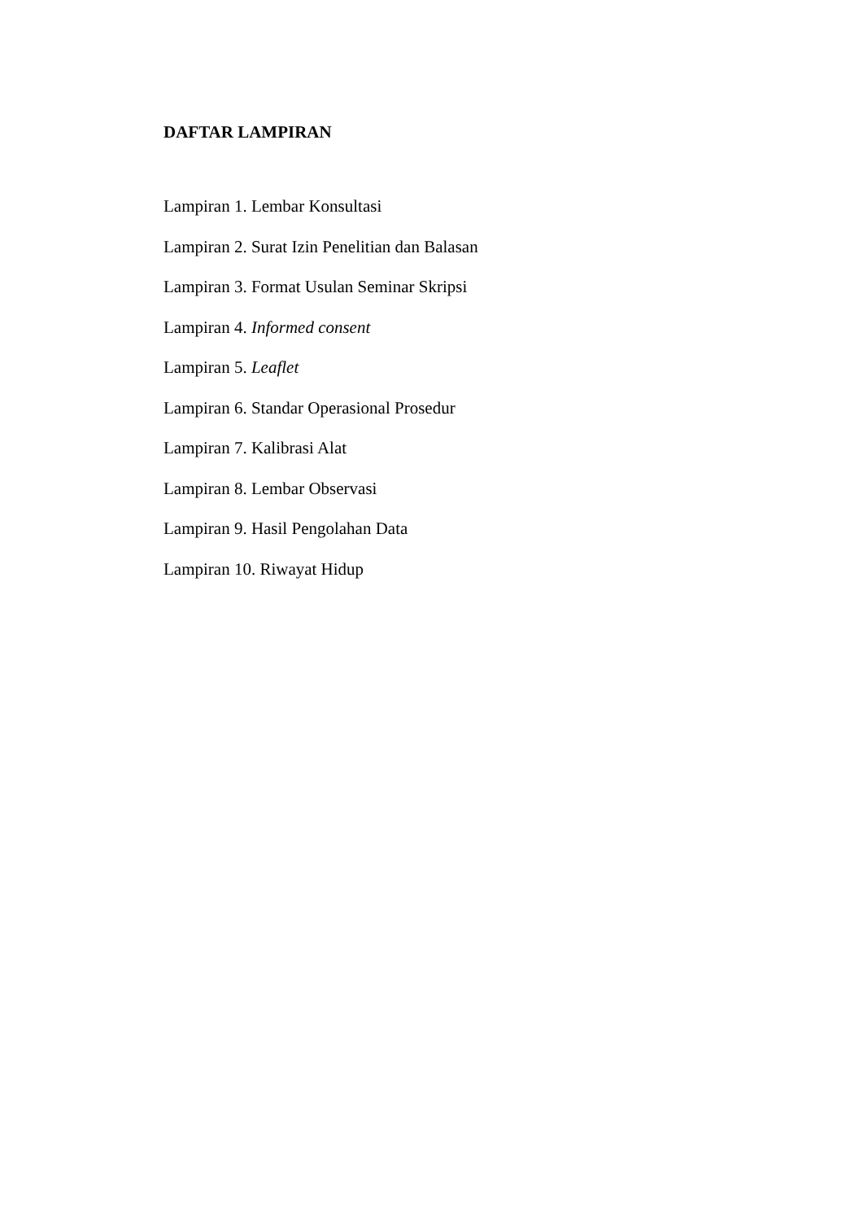DAFTAR LAMPIRAN
Lampiran 1. Lembar Konsultasi
Lampiran 2. Surat Izin Penelitian dan Balasan
Lampiran 3. Format Usulan Seminar Skripsi
Lampiran 4. Informed consent
Lampiran 5. Leaflet
Lampiran 6. Standar Operasional Prosedur
Lampiran 7. Kalibrasi Alat
Lampiran 8. Lembar Observasi
Lampiran 9. Hasil Pengolahan Data
Lampiran 10. Riwayat Hidup